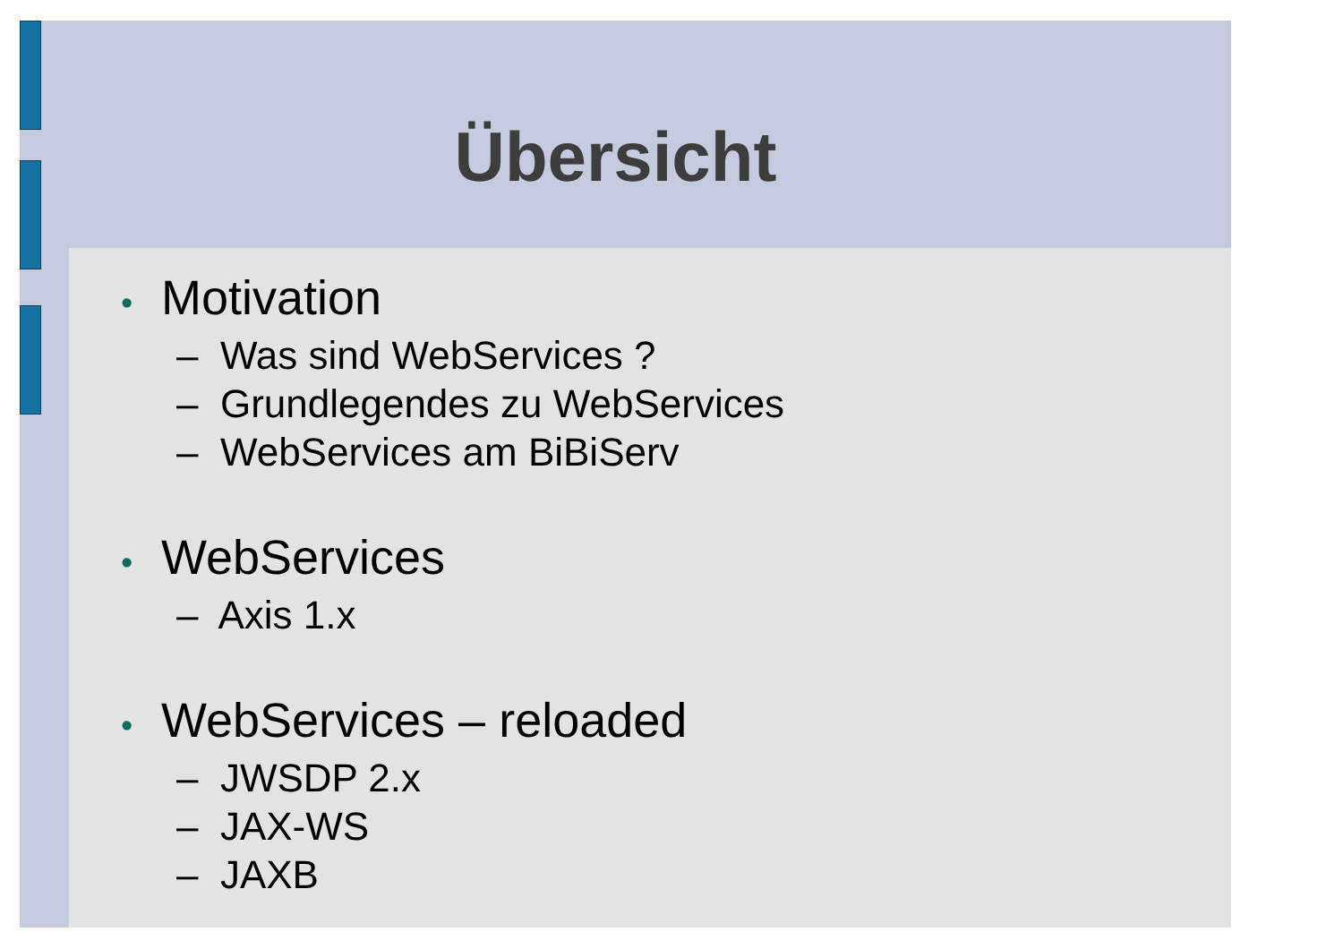Übersicht
• Motivation
– Was sind WebServices ?
– Grundlegendes zu WebServices
– WebServices am BiBiServ
• WebServices
– Axis 1.x
• WebServices – reloaded
– JWSDP 2.x
– JAX-WS
– JAXB